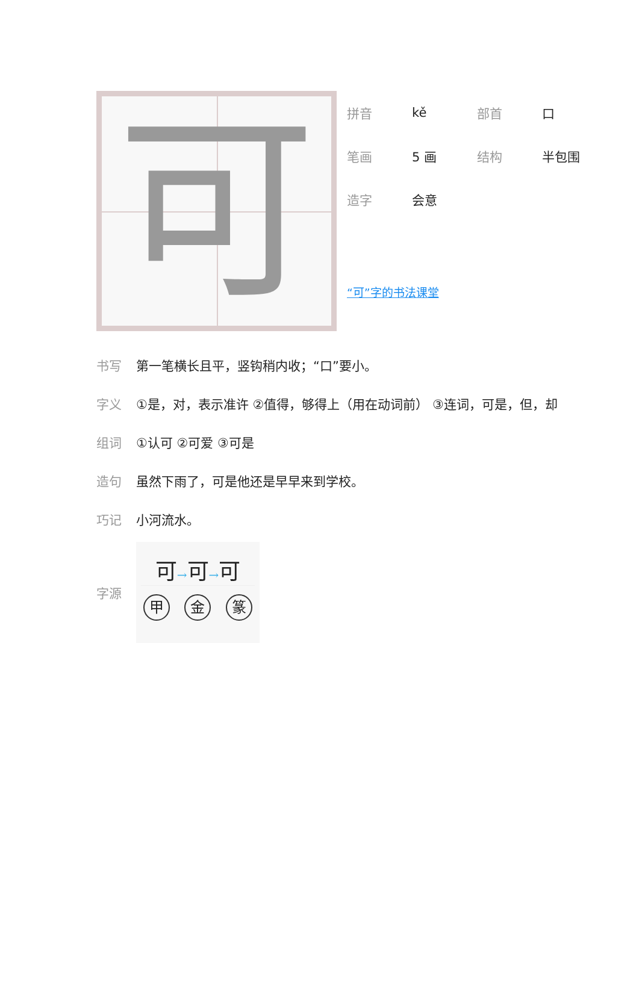可
拼音 kě 部首 口
笔画 5 画 结构 半包围
造字 会意
“可”字的书法课堂
书写 第一笔横长且平，竖钩稍内收；“口”要小。
字义 ①是，对，表示准许 ②值得，够得上（用在动词前） ③连词，可是，但，却
组词 ①认可 ②可爱 ③可是
造句 虽然下雨了，可是他还是早早来到学校。
巧记 小河流水。
字源
可→可→可
甲金 篆